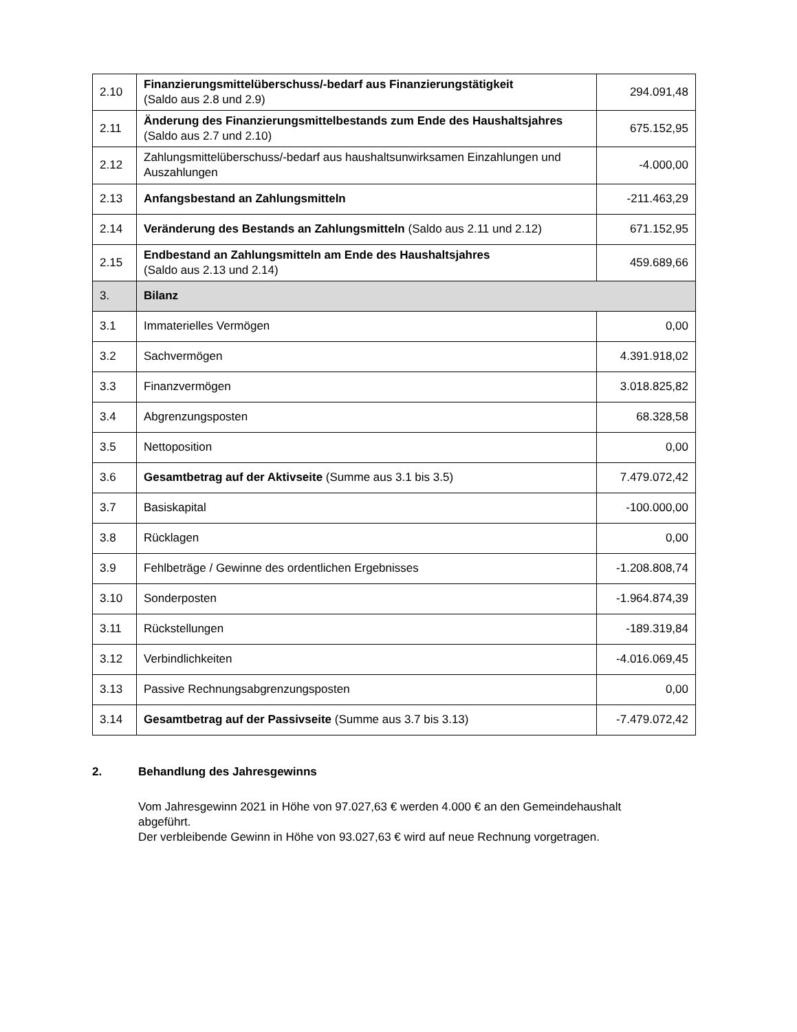| 2.10 | Finanzierungsmittelüberschuss/-bedarf aus Finanzierungstätigkeit (Saldo aus 2.8 und 2.9) | 294.091,48 |
| 2.11 | Änderung des Finanzierungsmittelbestands zum Ende des Haushaltsjahres (Saldo aus 2.7 und 2.10) | 675.152,95 |
| 2.12 | Zahlungsmittelüberschuss/-bedarf aus haushaltsunwirksamen Einzahlungen und Auszahlungen | -4.000,00 |
| 2.13 | Anfangsbestand an Zahlungsmitteln | -211.463,29 |
| 2.14 | Veränderung des Bestands an Zahlungsmitteln (Saldo aus 2.11 und 2.12) | 671.152,95 |
| 2.15 | Endbestand an Zahlungsmitteln am Ende des Haushaltsjahres (Saldo aus 2.13 und 2.14) | 459.689,66 |
| 3. | Bilanz | |
| 3.1 | Immaterielles Vermögen | 0,00 |
| 3.2 | Sachvermögen | 4.391.918,02 |
| 3.3 | Finanzvermögen | 3.018.825,82 |
| 3.4 | Abgrenzungsposten | 68.328,58 |
| 3.5 | Nettoposition | 0,00 |
| 3.6 | Gesamtbetrag auf der Aktivseite (Summe aus 3.1 bis 3.5) | 7.479.072,42 |
| 3.7 | Basiskapital | -100.000,00 |
| 3.8 | Rücklagen | 0,00 |
| 3.9 | Fehlbeträge / Gewinne des ordentlichen Ergebnisses | -1.208.808,74 |
| 3.10 | Sonderposten | -1.964.874,39 |
| 3.11 | Rückstellungen | -189.319,84 |
| 3.12 | Verbindlichkeiten | -4.016.069,45 |
| 3.13 | Passive Rechnungsabgrenzungsposten | 0,00 |
| 3.14 | Gesamtbetrag auf der Passivseite (Summe aus 3.7 bis 3.13) | -7.479.072,42 |
2. Behandlung des Jahresgewinns
Vom Jahresgewinn 2021 in Höhe von 97.027,63 € werden 4.000 € an den Gemeindehaushalt abgeführt.
Der verbleibende Gewinn in Höhe von 93.027,63 € wird auf neue Rechnung vorgetragen.